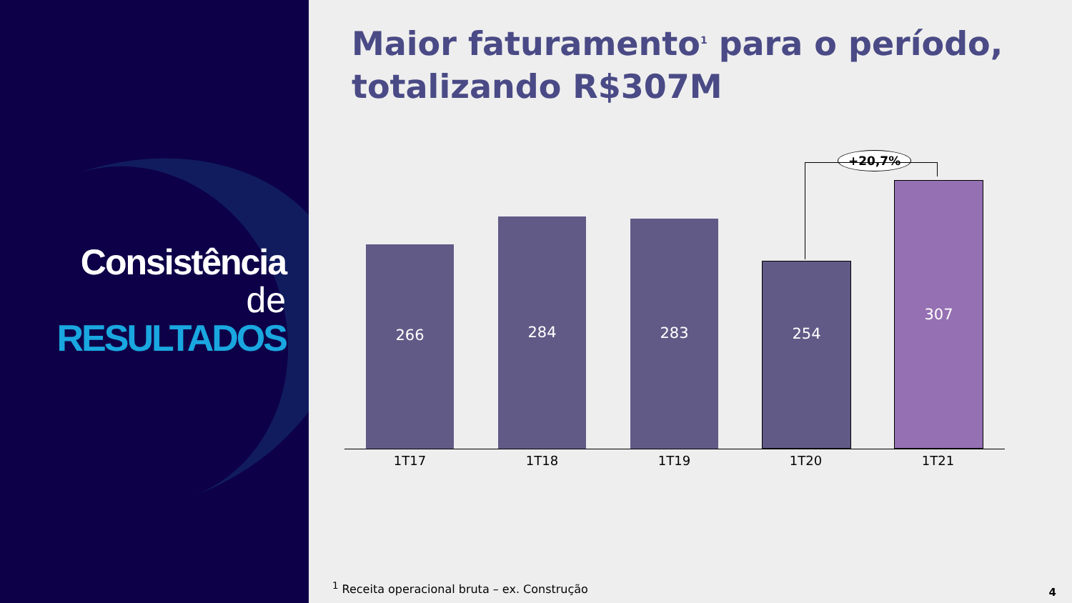Consistência
de
RESULTADOS
Maior faturamento<sup>1</sup> para o período, totalizando R$307M
+20,7%
266 284 283 254 307
1T17 1T18 1T19 1T20 1T21
<sup>1</sup> Receita operacional bruta – ex. Construção
4